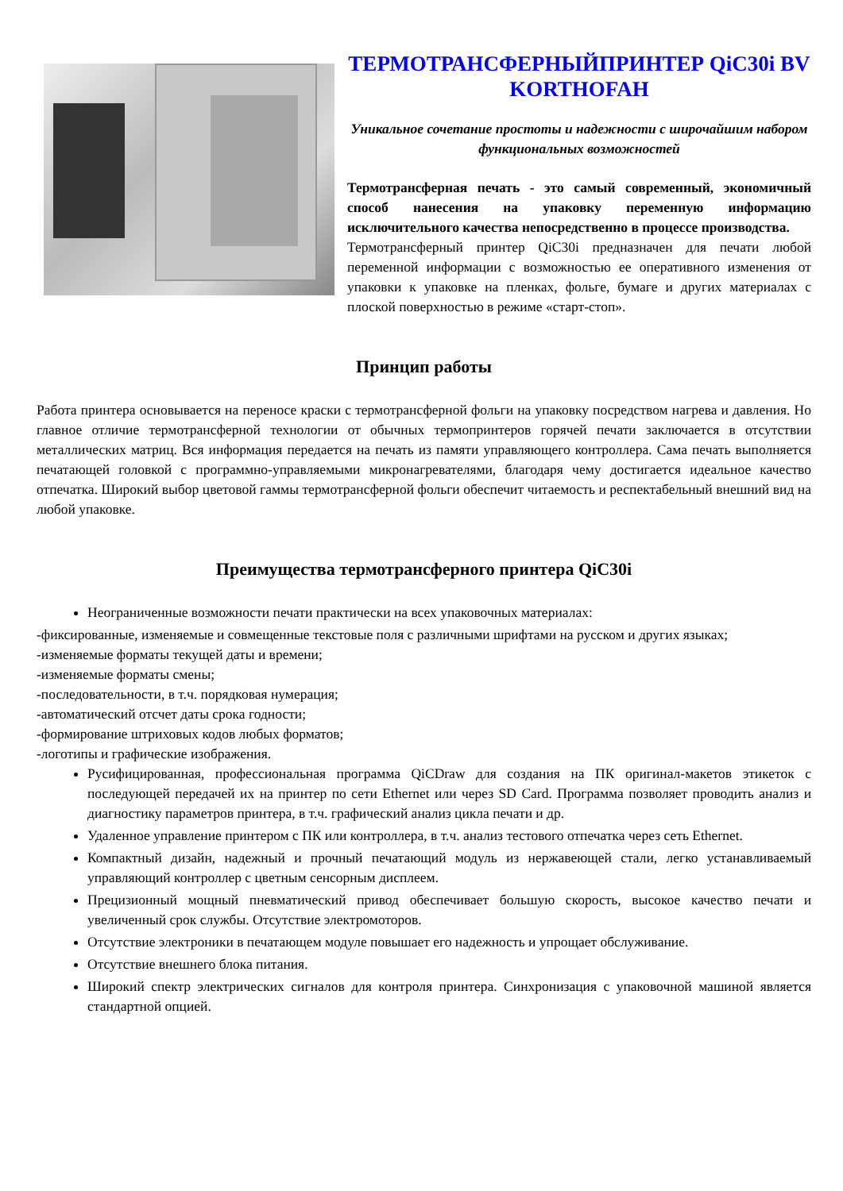ТЕРМОТРАНСФЕРНЫЙПРИНТЕР QiC30i BV KORTHOFAH
Уникальное сочетание простоты и надежности с широчайшим набором функциональных возможностей
Термотрансферная печать - это самый современный, экономичный способ нанесения на упаковку переменную информацию исключительного качества непосредственно в процессе производства.
Термотрансферный принтер QiC30i предназначен для печати любой переменной информации с возможностью ее оперативного изменения от упаковки к упаковке на пленках, фольге, бумаге и других материалах с плоской поверхностью в режиме «старт-стоп».
Принцип работы
Работа принтера основывается на переносе краски с термотрансферной фольги на упаковку посредством нагрева и давления. Но главное отличие термотрансферной технологии от обычных термопринтеров горячей печати заключается в отсутствии металлических матриц. Вся информация передается на печать из памяти управляющего контроллера. Сама печать выполняется печатающей головкой с программно-управляемыми микронагревателями, благодаря чему достигается идеальное качество отпечатка. Широкий выбор цветовой гаммы термотрансферной фольги обеспечит читаемость и респектабельный внешний вид на любой упаковке.
Преимущества термотрансферного принтера QiC30i
Неограниченные возможности печати практически на всех упаковочных материалах:
-фиксированные, изменяемые и совмещенные текстовые поля с различными шрифтами на русском и других языках;
-изменяемые форматы текущей даты и времени;
-изменяемые форматы смены;
-последовательности, в т.ч. порядковая нумерация;
-автоматический отсчет даты срока годности;
-формирование штриховых кодов любых форматов;
-логотипы и графические изображения.
Русифицированная, профессиональная программа QiCDraw для создания на ПК оригинал-макетов этикеток с последующей передачей их на принтер по сети Ethernet или через SD Card. Программа позволяет проводить анализ и диагностику параметров принтера, в т.ч. графический анализ цикла печати и др.
Удаленное управление принтером с ПК или контроллера, в т.ч. анализ тестового отпечатка через сеть Ethernet.
Компактный дизайн, надежный и прочный печатающий модуль из нержавеющей стали, легко устанавливаемый управляющий контроллер с цветным сенсорным дисплеем.
Прецизионный мощный пневматический привод обеспечивает большую скорость, высокое качество печати и увеличенный срок службы. Отсутствие электромоторов.
Отсутствие электроники в печатающем модуле повышает его надежность и упрощает обслуживание.
Отсутствие внешнего блока питания.
Широкий спектр электрических сигналов для контроля принтера. Синхронизация с упаковочной машиной является стандартной опцией.